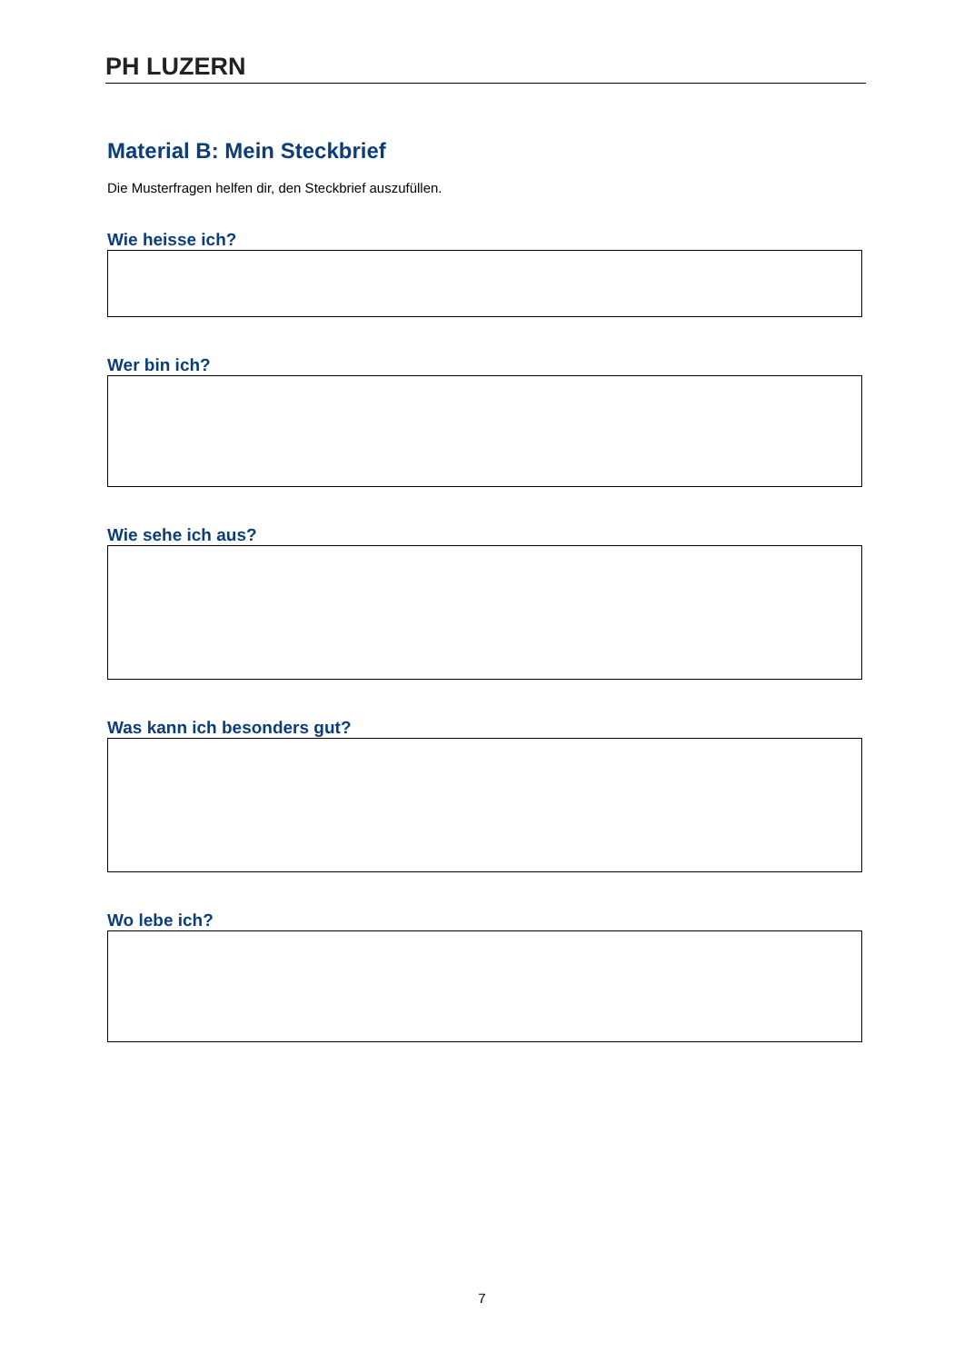PH LUZERN
Material B: Mein Steckbrief
Die Musterfragen helfen dir, den Steckbrief auszufüllen.
Wie heisse ich?
Wer bin ich?
Wie sehe ich aus?
Was kann ich besonders gut?
Wo lebe ich?
7